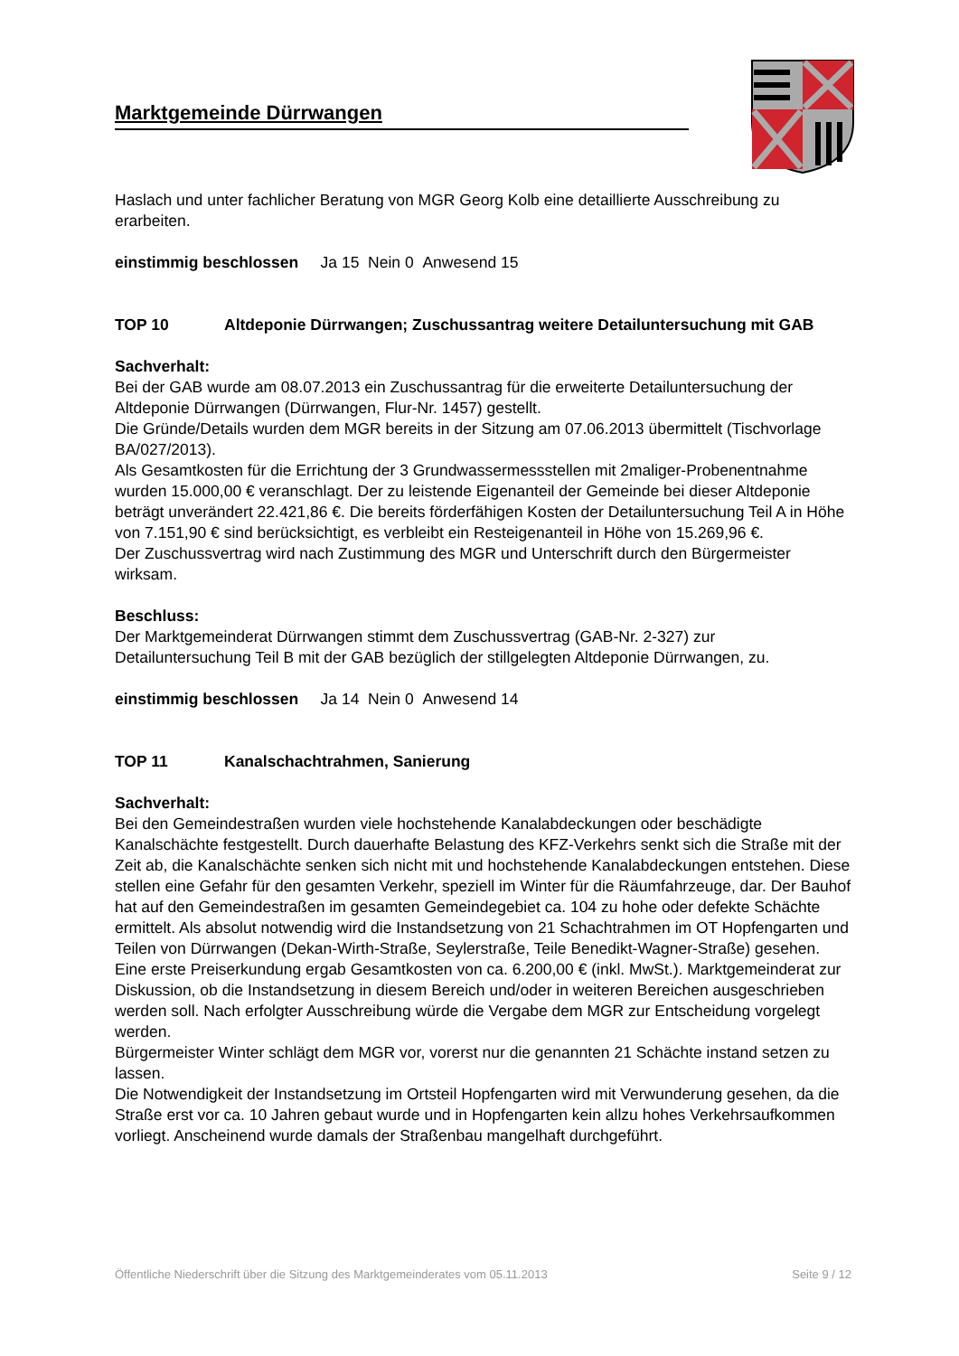Marktgemeinde Dürrwangen
Haslach und unter fachlicher Beratung von MGR Georg Kolb eine detaillierte Ausschreibung zu erarbeiten.
einstimmig beschlossen Ja 15 Nein 0 Anwesend 15
TOP 10 Altdeponie Dürrwangen; Zuschussantrag weitere Detailuntersuchung mit GAB
Sachverhalt:
Bei der GAB wurde am 08.07.2013 ein Zuschussantrag für die erweiterte Detailuntersuchung der Altdeponie Dürrwangen (Dürrwangen, Flur-Nr. 1457) gestellt.
Die Gründe/Details wurden dem MGR bereits in der Sitzung am 07.06.2013 übermittelt (Tischvorlage BA/027/2013).
Als Gesamtkosten für die Errichtung der 3 Grundwassermessstellen mit 2maliger-Probenentnahme wurden 15.000,00 € veranschlagt. Der zu leistende Eigenanteil der Gemeinde bei dieser Altdeponie beträgt unverändert 22.421,86 €. Die bereits förderfähigen Kosten der Detailuntersuchung Teil A in Höhe von 7.151,90 € sind berücksichtigt, es verbleibt ein Resteigenanteil in Höhe von 15.269,96 €.
Der Zuschussvertrag wird nach Zustimmung des MGR und Unterschrift durch den Bürgermeister wirksam.
Beschluss:
Der Marktgemeinderat Dürrwangen stimmt dem Zuschussvertrag (GAB-Nr. 2-327) zur Detailuntersuchung Teil B mit der GAB bezüglich der stillgelegten Altdeponie Dürrwangen, zu.
einstimmig beschlossen Ja 14 Nein 0 Anwesend 14
TOP 11 Kanalschachtrahmen, Sanierung
Sachverhalt:
Bei den Gemeindestraßen wurden viele hochstehende Kanalabdeckungen oder beschädigte Kanalschächte festgestellt. Durch dauerhafte Belastung des KFZ-Verkehrs senkt sich die Straße mit der Zeit ab, die Kanalschächte senken sich nicht mit und hochstehende Kanalabdeckungen entstehen. Diese stellen eine Gefahr für den gesamten Verkehr, speziell im Winter für die Räumfahrzeuge, dar. Der Bauhof hat auf den Gemeindestraßen im gesamten Gemeindegebiet ca. 104 zu hohe oder defekte Schächte ermittelt. Als absolut notwendig wird die Instandsetzung von 21 Schachtrahmen im OT Hopfengarten und Teilen von Dürrwangen (Dekan-Wirth-Straße, Seylerstraße, Teile Benedikt-Wagner-Straße) gesehen. Eine erste Preiserkundung ergab Gesamtkosten von ca. 6.200,00 € (inkl. MwSt.). Marktgemeinderat zur Diskussion, ob die Instandsetzung in diesem Bereich und/oder in weiteren Bereichen ausgeschrieben werden soll. Nach erfolgter Ausschreibung würde die Vergabe dem MGR zur Entscheidung vorgelegt werden.
Bürgermeister Winter schlägt dem MGR vor, vorerst nur die genannten 21 Schächte instand setzen zu lassen.
Die Notwendigkeit der Instandsetzung im Ortsteil Hopfengarten wird mit Verwunderung gesehen, da die Straße erst vor ca. 10 Jahren gebaut wurde und in Hopfengarten kein allzu hohes Verkehrsaufkommen vorliegt. Anscheinend wurde damals der Straßenbau mangelhaft durchgeführt.
Öffentliche Niederschrift über die Sitzung des Marktgemeinderates vom 05.11.2013 Seite 9 / 12